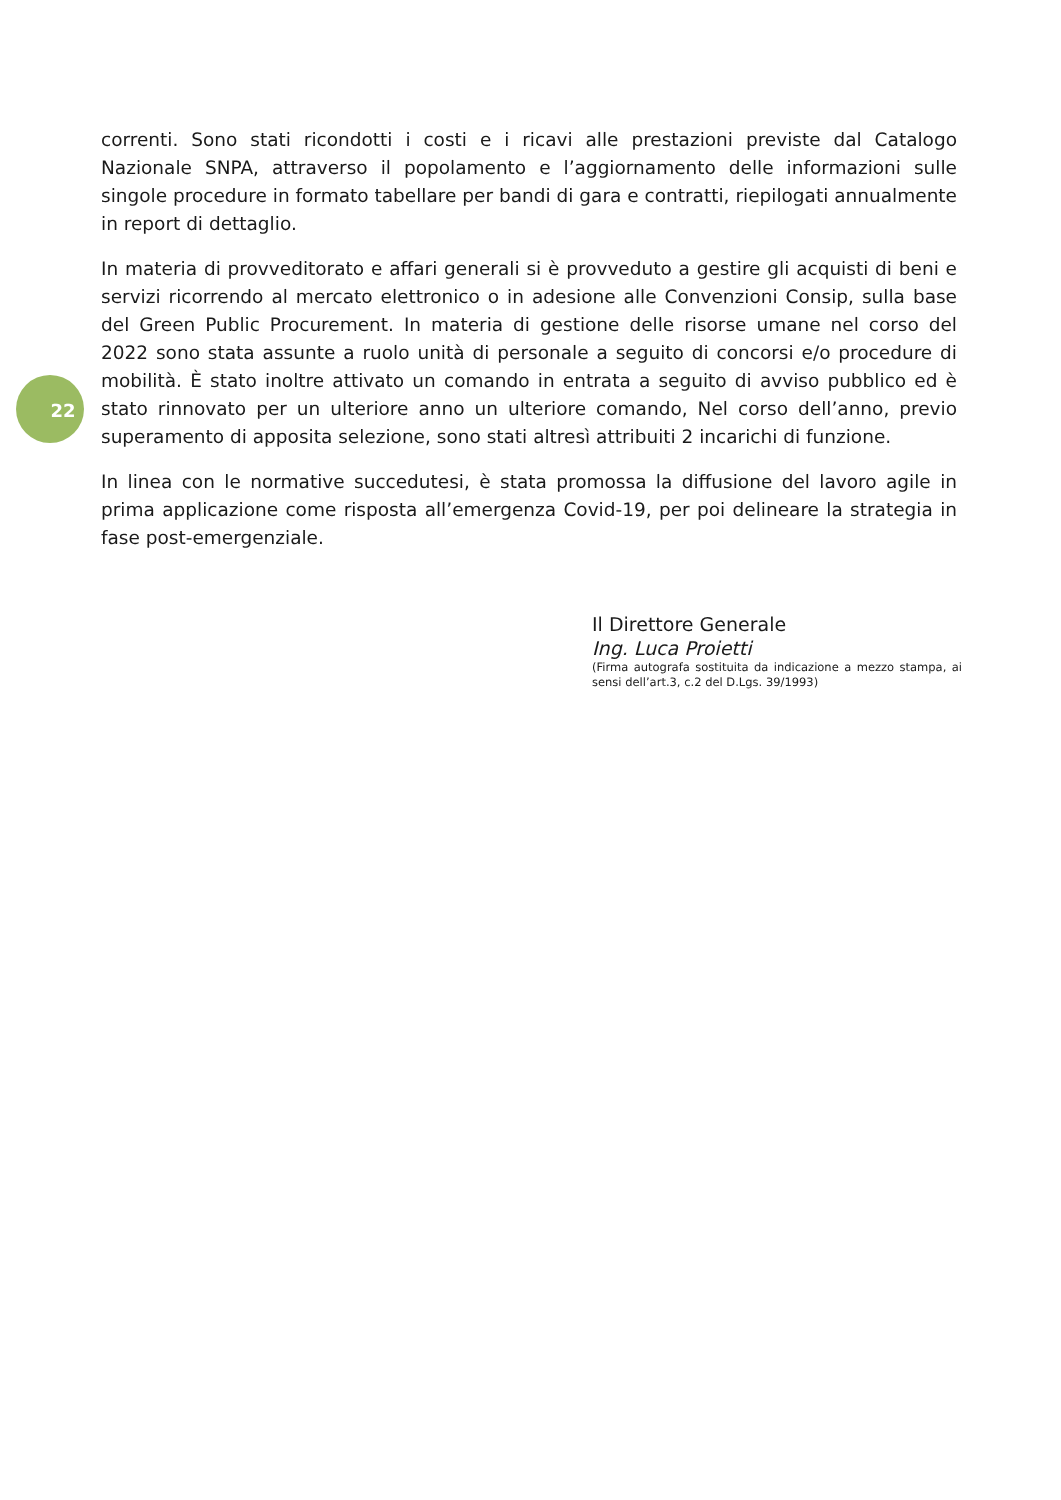correnti. Sono stati ricondotti i costi e i ricavi alle prestazioni previste dal Catalogo Nazionale SNPA, attraverso il popolamento e l’aggiornamento delle informazioni sulle singole procedure in formato tabellare per bandi di gara e contratti, riepilogati annualmente in report di dettaglio.
In materia di provveditorato e affari generali si è provveduto a gestire gli acquisti di beni e servizi ricorrendo al mercato elettronico o in adesione alle Convenzioni Consip, sulla base del Green Public Procurement. In materia di gestione delle risorse umane nel corso del 2022 sono stata assunte a ruolo unità di personale a seguito di concorsi e/o procedure di mobilità. È stato inoltre attivato un comando in entrata a seguito di avviso pubblico ed è stato rinnovato per un ulteriore anno un ulteriore comando, Nel corso dell’anno, previo superamento di apposita selezione, sono stati altresì attribuiti 2 incarichi di funzione.
In linea con le normative succedutesi, è stata promossa la diffusione del lavoro agile in prima applicazione come risposta all’emergenza Covid-19, per poi delineare la strategia in fase post-emergenziale.
22
Il Direttore Generale
Ing. Luca Proietti
(Firma autografa sostituita da indicazione a mezzo stampa, ai sensi dell’art.3, c.2 del D.Lgs. 39/1993)